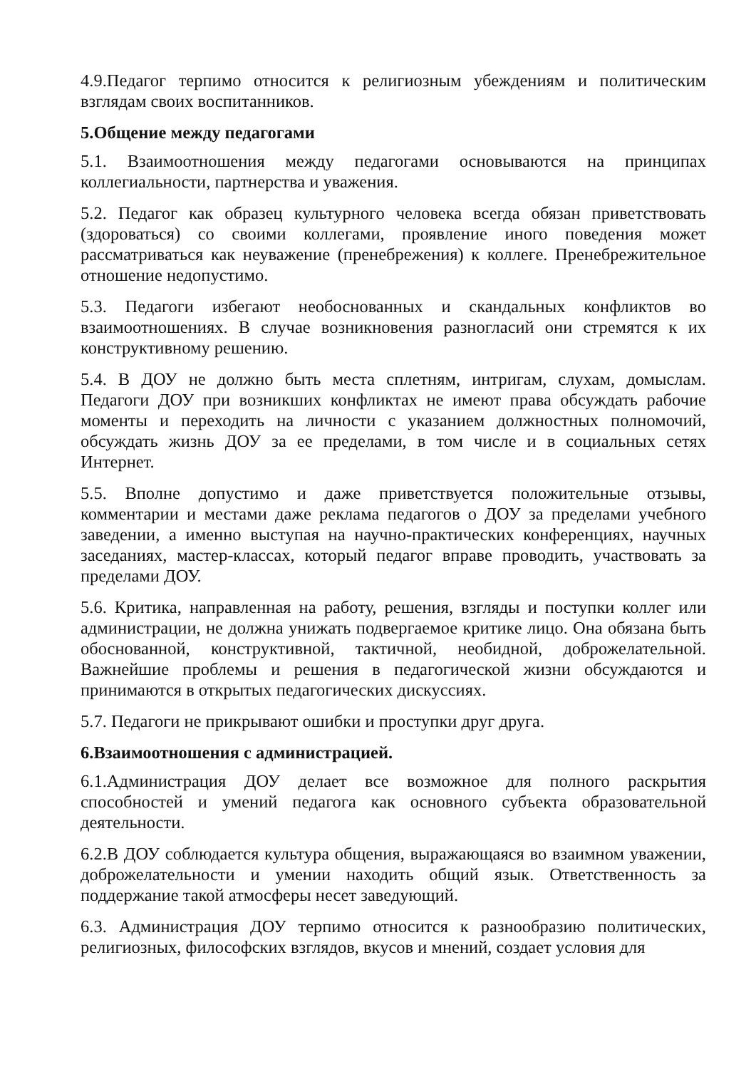4.9.Педагог терпимо относится к религиозным убеждениям и политическим взглядам своих воспитанников.
5.Общение между педагогами
5.1. Взаимоотношения между педагогами основываются на принципах коллегиальности, партнерства и уважения.
5.2. Педагог как образец культурного человека всегда обязан приветствовать (здороваться) со своими коллегами, проявление иного поведения может рассматриваться как неуважение (пренебрежения) к коллеге. Пренебрежительное отношение недопустимо.
5.3. Педагоги избегают необоснованных и скандальных конфликтов во взаимоотношениях. В случае возникновения разногласий они стремятся к их конструктивному решению.
5.4. В ДОУ не должно быть места сплетням, интригам, слухам, домыслам. Педагоги ДОУ при возникших конфликтах не имеют права обсуждать рабочие моменты и переходить на личности с указанием должностных полномочий, обсуждать жизнь ДОУ за ее пределами, в том числе и в социальных сетях Интернет.
5.5. Вполне допустимо и даже приветствуется положительные отзывы, комментарии и местами даже реклама педагогов о ДОУ за пределами учебного заведении, а именно выступая на научно-практических конференциях, научных заседаниях, мастер-классах, который педагог вправе проводить, участвовать за пределами ДОУ.
5.6. Критика, направленная на работу, решения, взгляды и поступки коллег или администрации, не должна унижать подвергаемое критике лицо. Она обязана быть обоснованной, конструктивной, тактичной, необидной, доброжелательной. Важнейшие проблемы и решения в педагогической жизни обсуждаются и принимаются в открытых педагогических дискуссиях.
5.7. Педагоги не прикрывают ошибки и проступки друг друга.
6.Взаимоотношения с администрацией.
6.1.Администрация ДОУ делает все возможное для полного раскрытия способностей и умений педагога как основного субъекта образовательной деятельности.
6.2.В ДОУ соблюдается культура общения, выражающаяся во взаимном уважении, доброжелательности и умении находить общий язык. Ответственность за поддержание такой атмосферы несет заведующий.
6.3. Администрация ДОУ терпимо относится к разнообразию политических, религиозных, философских взглядов, вкусов и мнений, создает условия для